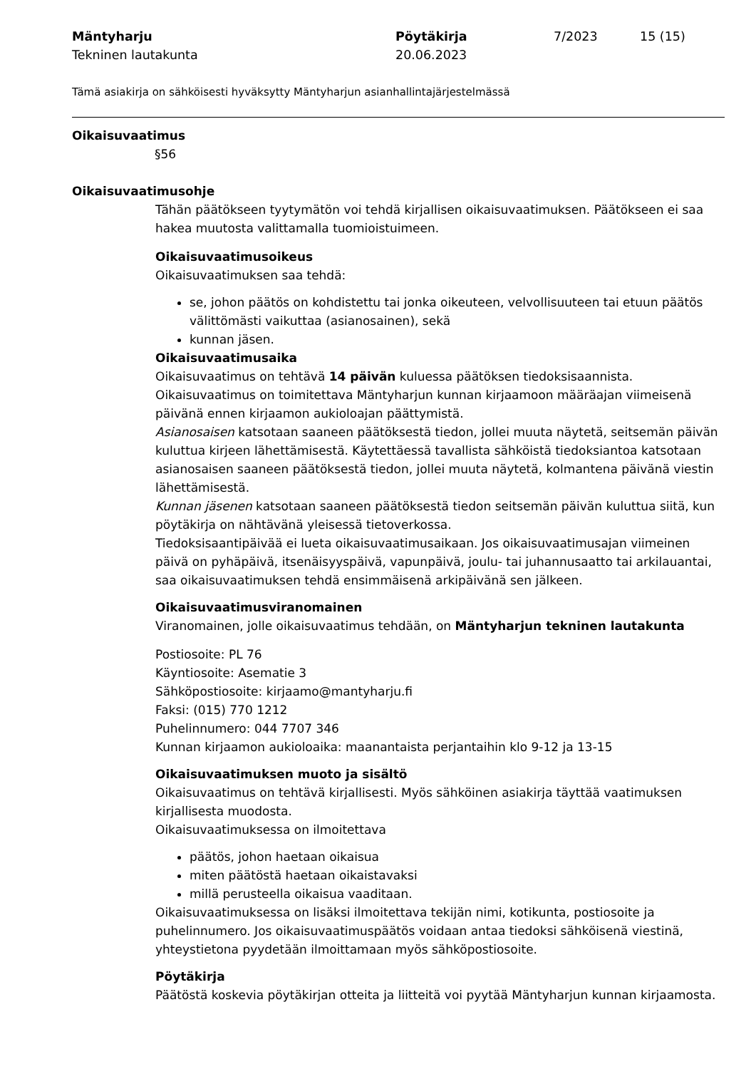Mäntyharju
Tekninen lautakunta
Pöytäkirja
20.06.2023
7/2023
15 (15)
Tämä asiakirja on sähköisesti hyväksytty Mäntyharjun asianhallintajärjestelmässä
Oikaisuvaatimus
§56
Oikaisuvaatimusohje
Tähän päätökseen tyytymätön voi tehdä kirjallisen oikaisuvaatimuksen. Päätökseen ei saa hakea muutosta valittamalla tuomioistuimeen.
Oikaisuvaatimusoikeus
Oikaisuvaatimuksen saa tehdä:
se, johon päätös on kohdistettu tai jonka oikeuteen, velvollisuuteen tai etuun päätös välittömästi vaikuttaa (asianosainen), sekä
kunnan jäsen.
Oikaisuvaatimusaika
Oikaisuvaatimus on tehtävä 14 päivän kuluessa päätöksen tiedoksisaannista.
Oikaisuvaatimus on toimitettava Mäntyharjun kunnan kirjaamoon määräajan viimeisenä päivänä ennen kirjaamon aukioloajan päättymistä.
Asianosaisen katsotaan saaneen päätöksestä tiedon, jollei muuta näytetä, seitsemän päivän kuluttua kirjeen lähettämisestä. Käytettäessä tavallista sähköistä tiedoksiantoa katsotaan asianosaisen saaneen päätöksestä tiedon, jollei muuta näytetä, kolmantena päivänä viestin lähettämisestä.
Kunnan jäsenen katsotaan saaneen päätöksestä tiedon seitsemän päivän kuluttua siitä, kun pöytäkirja on nähtävänä yleisessä tietoverkossa.
Tiedoksisaantipäivää ei lueta oikaisuvaatimusaikaan. Jos oikaisuvaatimusajan viimeinen päivä on pyhäpäivä, itsenäisyyspäivä, vapunpäivä, joulu- tai juhannusaatto tai arkilauantai, saa oikaisuvaatimuksen tehdä ensimmäisenä arkipäivänä sen jälkeen.
Oikaisuvaatimusviranomainen
Viranomainen, jolle oikaisuvaatimus tehdään, on Mäntyharjun tekninen lautakunta
Postiosoite: PL 76
Käyntiosoite: Asematie 3
Sähköpostiosoite: kirjaamo@mantyharju.fi
Faksi: (015) 770 1212
Puhelinnumero: 044 7707 346
Kunnan kirjaamon aukioloaika: maanantaista perjantaihin klo 9-12 ja 13-15
Oikaisuvaatimuksen muoto ja sisältö
Oikaisuvaatimus on tehtävä kirjallisesti. Myös sähköinen asiakirja täyttää vaatimuksen kirjallisesta muodosta.
Oikaisuvaatimuksessa on ilmoitettava
päätös, johon haetaan oikaisua
miten päätöstä haetaan oikaistavaksi
millä perusteella oikaisua vaaditaan.
Oikaisuvaatimuksessa on lisäksi ilmoitettava tekijän nimi, kotikunta, postiosoite ja puhelinnumero. Jos oikaisuvaatimuspäätös voidaan antaa tiedoksi sähköisenä viestinä, yhteystietona pyydetään ilmoittamaan myös sähköpostiosoite.
Pöytäkirja
Päätöstä koskevia pöytäkirjan otteita ja liitteitä voi pyytää Mäntyharjun kunnan kirjaamosta.